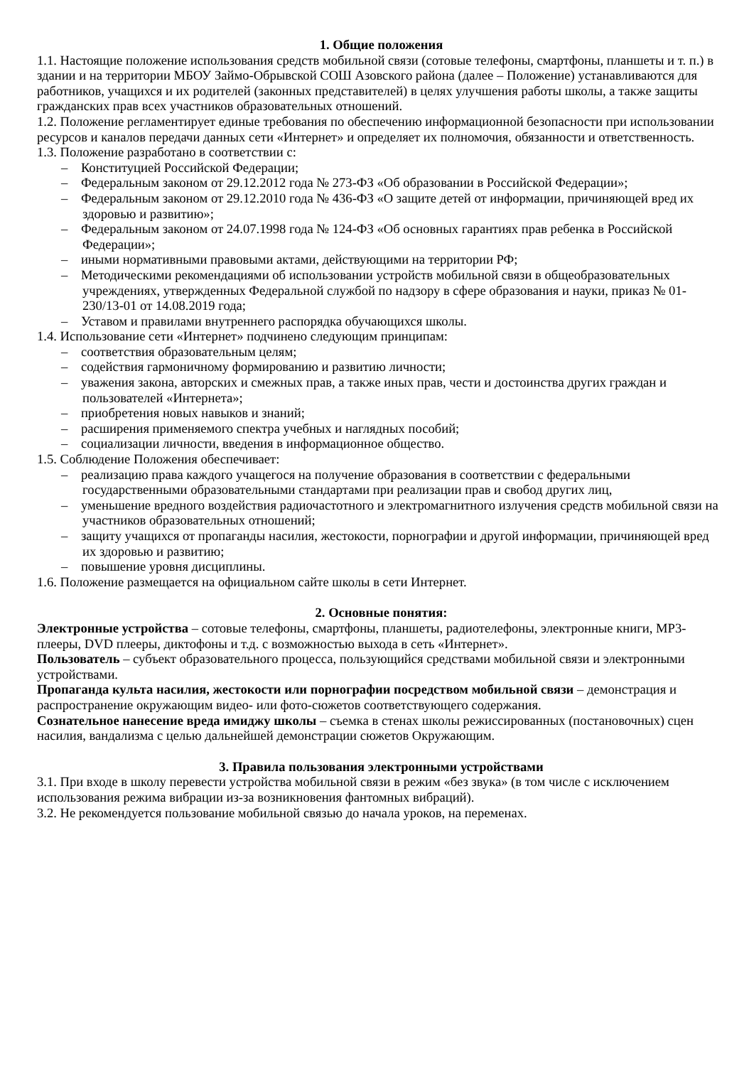1. Общие положения
1.1. Настоящие положение использования средств мобильной связи (сотовые телефоны, смартфоны, планшеты и т. п.) в здании и на территории МБОУ Займо-Обрывской СОШ Азовского района (далее – Положение) устанавливаются для работников, учащихся и их родителей (законных представителей) в целях улучшения работы школы, а также защиты гражданских прав всех участников образовательных отношений.
1.2. Положение регламентирует единые требования по обеспечению информационной безопасности при использовании ресурсов и каналов передачи данных сети «Интернет» и определяет их полномочия, обязанности и ответственность.
1.3. Положение разработано в соответствии с:
– Конституцией Российской Федерации;
– Федеральным законом от 29.12.2012 года № 273-ФЗ «Об образовании в Российской Федерации»;
– Федеральным законом от 29.12.2010 года № 436-ФЗ «О защите детей от информации, причиняющей вред их здоровью и развитию»;
– Федеральным законом от 24.07.1998 года № 124-ФЗ «Об основных гарантиях прав ребенка в Российской Федерации»;
– иными нормативными правовыми актами, действующими на территории РФ;
– Методическими рекомендациями об использовании устройств мобильной связи в общеобразовательных учреждениях, утвержденных Федеральной службой по надзору в сфере образования и науки, приказ № 01-230/13-01 от 14.08.2019 года;
– Уставом и правилами внутреннего распорядка обучающихся школы.
1.4. Использование сети «Интернет» подчинено следующим принципам:
– соответствия образовательным целям;
– содействия гармоничному формированию и развитию личности;
– уважения закона, авторских и смежных прав, а также иных прав, чести и достоинства других граждан и пользователей «Интернета»;
– приобретения новых навыков и знаний;
– расширения применяемого спектра учебных и наглядных пособий;
– социализации личности, введения в информационное общество.
1.5. Соблюдение Положения обеспечивает:
– реализацию права каждого учащегося на получение образования в соответствии с федеральными государственными образовательными стандартами при реализации прав и свобод других лиц,
– уменьшение вредного воздействия радиочастотного и электромагнитного излучения средств мобильной связи на участников образовательных отношений;
– защиту учащихся от пропаганды насилия, жестокости, порнографии и другой информации, причиняющей вред их здоровью и развитию;
– повышение уровня дисциплины.
1.6. Положение размещается на официальном сайте школы в сети Интернет.
2. Основные понятия:
Электронные устройства – сотовые телефоны, смартфоны, планшеты, радиотелефоны, электронные книги, MP3-плееры, DVD плееры, диктофоны и т.д. с возможностью выхода в сеть «Интернет».
Пользователь – субъект образовательного процесса, пользующийся средствами мобильной связи и электронными устройствами.
Пропаганда культа насилия, жестокости или порнографии посредством мобильной связи – демонстрация и распространение окружающим видео- или фото-сюжетов соответствующего содержания.
Сознательное нанесение вреда имиджу школы – съемка в стенах школы режиссированных (постановочных) сцен насилия, вандализма с целью дальнейшей демонстрации сюжетов Окружающим.
3. Правила пользования электронными устройствами
3.1. При входе в школу перевести устройства мобильной связи в режим «без звука» (в том числе с исключением использования режима вибрации из-за возникновения фантомных вибраций).
3.2. Не рекомендуется пользование мобильной связью до начала уроков, на переменах.